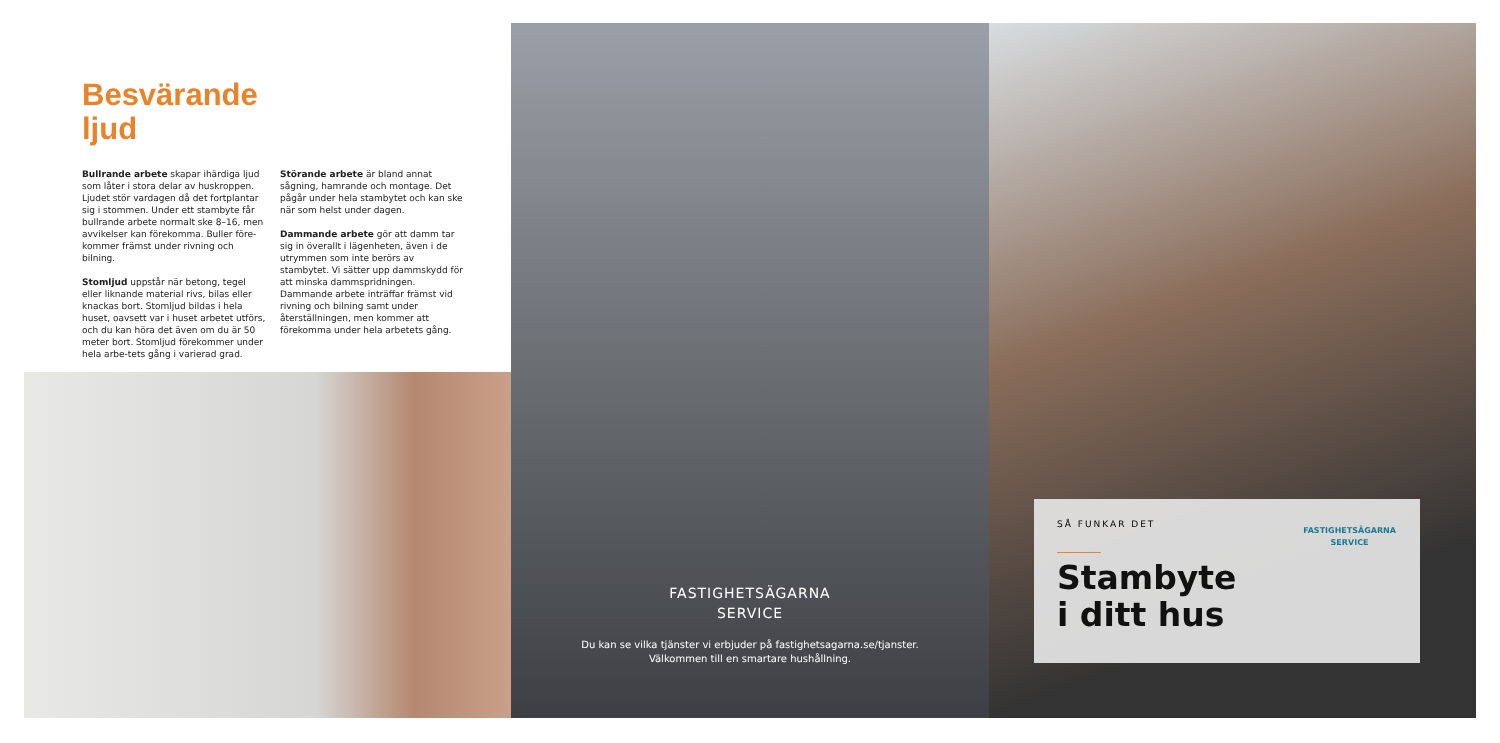Besvärande
ljud
Bullrande arbete skapar ihärdiga ljud som låter i stora delar av huskroppen. Ljudet stör vardagen då det fortplantar sig i stommen. Under ett stambyte får bullrande arbete normalt ske 8–16, men avvikelser kan förekomma. Buller före-kommer främst under rivning och bilning.
Stomljud uppstår när betong, tegel eller liknande material rivs, bilas eller knackas bort. Stomljud bildas i hela huset, oavsett var i huset arbetet utförs, och du kan höra det även om du är 50 meter bort. Stomljud förekommer under hela arbe-tets gång i varierad grad.
Störande arbete är bland annat sågning, hamrande och montage. Det pågår under hela stambytet och kan ske när som helst under dagen.
Dammande arbete gör att damm tar sig in överallt i lägenheten, även i de utrymmen som inte berörs av stambytet. Vi sätter upp dammskydd för att minska dammspridningen. Dammande arbete inträffar främst vid rivning och bilning samt under återställningen, men kommer att förekomma under hela arbetets gång.
FASTIGHETSÄGARNA
SERVICE
Du kan se vilka tjänster vi erbjuder på fastighetsagarna.se/tjanster.
Välkommen till en smartare hushållning.
SÅ FUNKAR DET
Stambyte
i ditt hus
FASTIGHETSÄGARNA
SERVICE